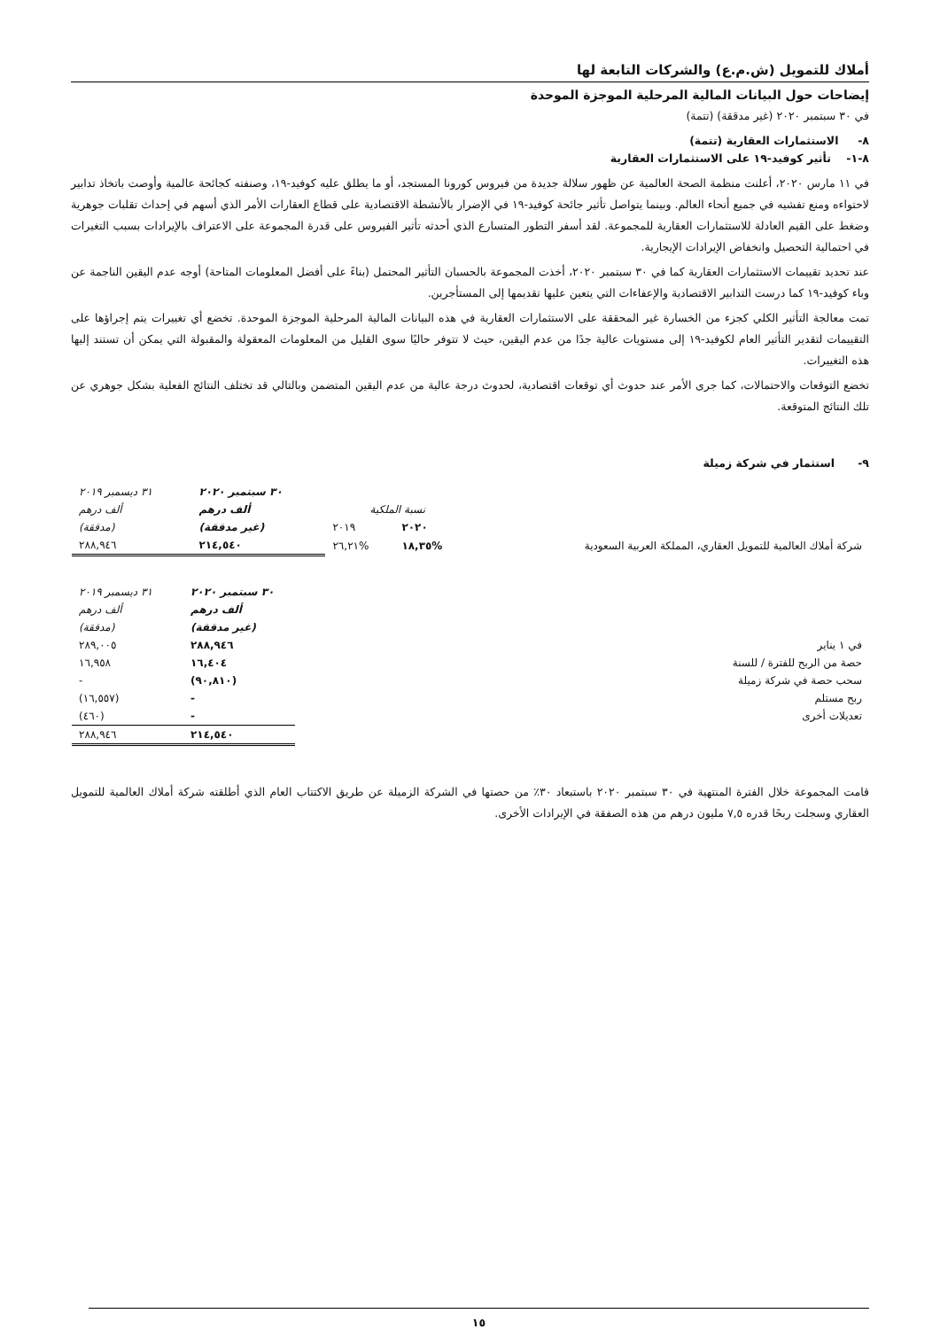أملاك للتمويل (ش.م.ع) والشركات التابعة لها
إيضاحات حول البيانات المالية المرحلية الموجزة الموحدة
في ٣٠ سبتمبر ٢٠٢٠ (غير مدققة) (تتمة)
٨- الاستثمارات العقارية (تتمة)
٨-١- تأثير كوفيد-١٩ على الاستثمارات العقارية
في ١١ مارس ٢٠٢٠، أعلنت منظمة الصحة العالمية عن ظهور سلالة جديدة من فيروس كورونا المستجد، أو ما يطلق عليه كوفيد-١٩، وصنفته كجائحة عالمية وأوصت باتخاذ تدابير لاحتواءه ومنع تفشيه في جميع أنحاء العالم. وبينما يتواصل تأثير جائحة كوفيد-١٩ في الإضرار بالأنشطة الاقتصادية على قطاع العقارات الأمر الذي أسهم في إحداث تقلبات جوهرية وضغط على القيم العادلة للاستثمارات العقارية للمجموعة. لقد أسفر التطور المتسارع الذي أحدثه تأثير الفيروس على قدرة المجموعة على الاعتراف بالإيرادات بسبب التغيرات في احتمالية التحصيل وانخفاض الإيرادات الإيجارية.
عند تحديد تقييمات الاستثمارات العقارية كما في ٣٠ سبتمبر ٢٠٢٠، أخذت المجموعة بالحسبان التأثير المحتمل (بناءً على أفضل المعلومات المتاحة) أوجه عدم اليقين الناجمة عن وباء كوفيد-١٩ كما درست التدابير الاقتصادية والإعفاءات التي يتعين عليها تقديمها إلى المستأجرين.
تمت معالجة التأثير الكلي كجزء من الخسارة غير المحققة على الاستثمارات العقارية في هذه البيانات المالية المرحلية الموجزة الموحدة. تخضع أي تغييرات يتم إجراؤها على التقييمات لتقدير التأثير العام لكوفيد-١٩ إلى مستويات عالية جدًا من عدم اليقين، حيث لا تتوفر حاليًا سوى القليل من المعلومات المعقولة والمقبولة التي يمكن أن تستند إليها هذه التغييرات.
تخضع التوقعات والاحتمالات، كما جرى الأمر عند حدوث أي توقعات اقتصادية، لحدوث درجة عالية من عدم اليقين المتضمن وبالتالي قد تختلف النتائج الفعلية بشكل جوهري عن تلك النتائج المتوقعة.
٩- استثمار في شركة زميلة
| | | | ٣٠ سبتمبر ٢٠٢٠ | ٣١ ديسمبر ٢٠١٩ |
| | نسبة الملكية | | ألف درهم | ألف درهم |
| | ٢٠٢٠ | ٢٠١٩ | (غير مدققة) | (مدققة) |
| شركة أملاك العالمية للتمويل العقاري، المملكة العربية السعودية | %١٨,٣٥ | %٢٦,٢١ | ٢١٤,٥٤٠ | ٢٨٨,٩٤٦ |
| | ٣٠ سبتمبر ٢٠٢٠ | ٣١ ديسمبر ٢٠١٩ |
| | ألف درهم | ألف درهم |
| | (غير مدققة) | (مدققة) |
| في ١ يناير | ٢٨٨,٩٤٦ | ٢٨٩,٠٠٥ |
| حصة من الربح للفترة / للسنة | ١٦,٤٠٤ | ١٦,٩٥٨ |
| سحب حصة في شركة زميلة | (٩٠,٨١٠) | - |
| ربح مستلم | - | (١٦,٥٥٧) |
| تعديلات أخرى | - | (٤٦٠) |
| | ٢١٤,٥٤٠ | ٢٨٨,٩٤٦ |
قامت المجموعة خلال الفترة المنتهية في ٣٠ سبتمبر ٢٠٢٠ باستبعاد ٣٠٪ من حصتها في الشركة الزميلة عن طريق الاكتتاب العام الذي أطلقته شركة أملاك العالمية للتمويل العقاري وسجلت ربحًا قدره ٧,٥ مليون درهم من هذه الصفقة في الإيرادات الأخرى.
١٥